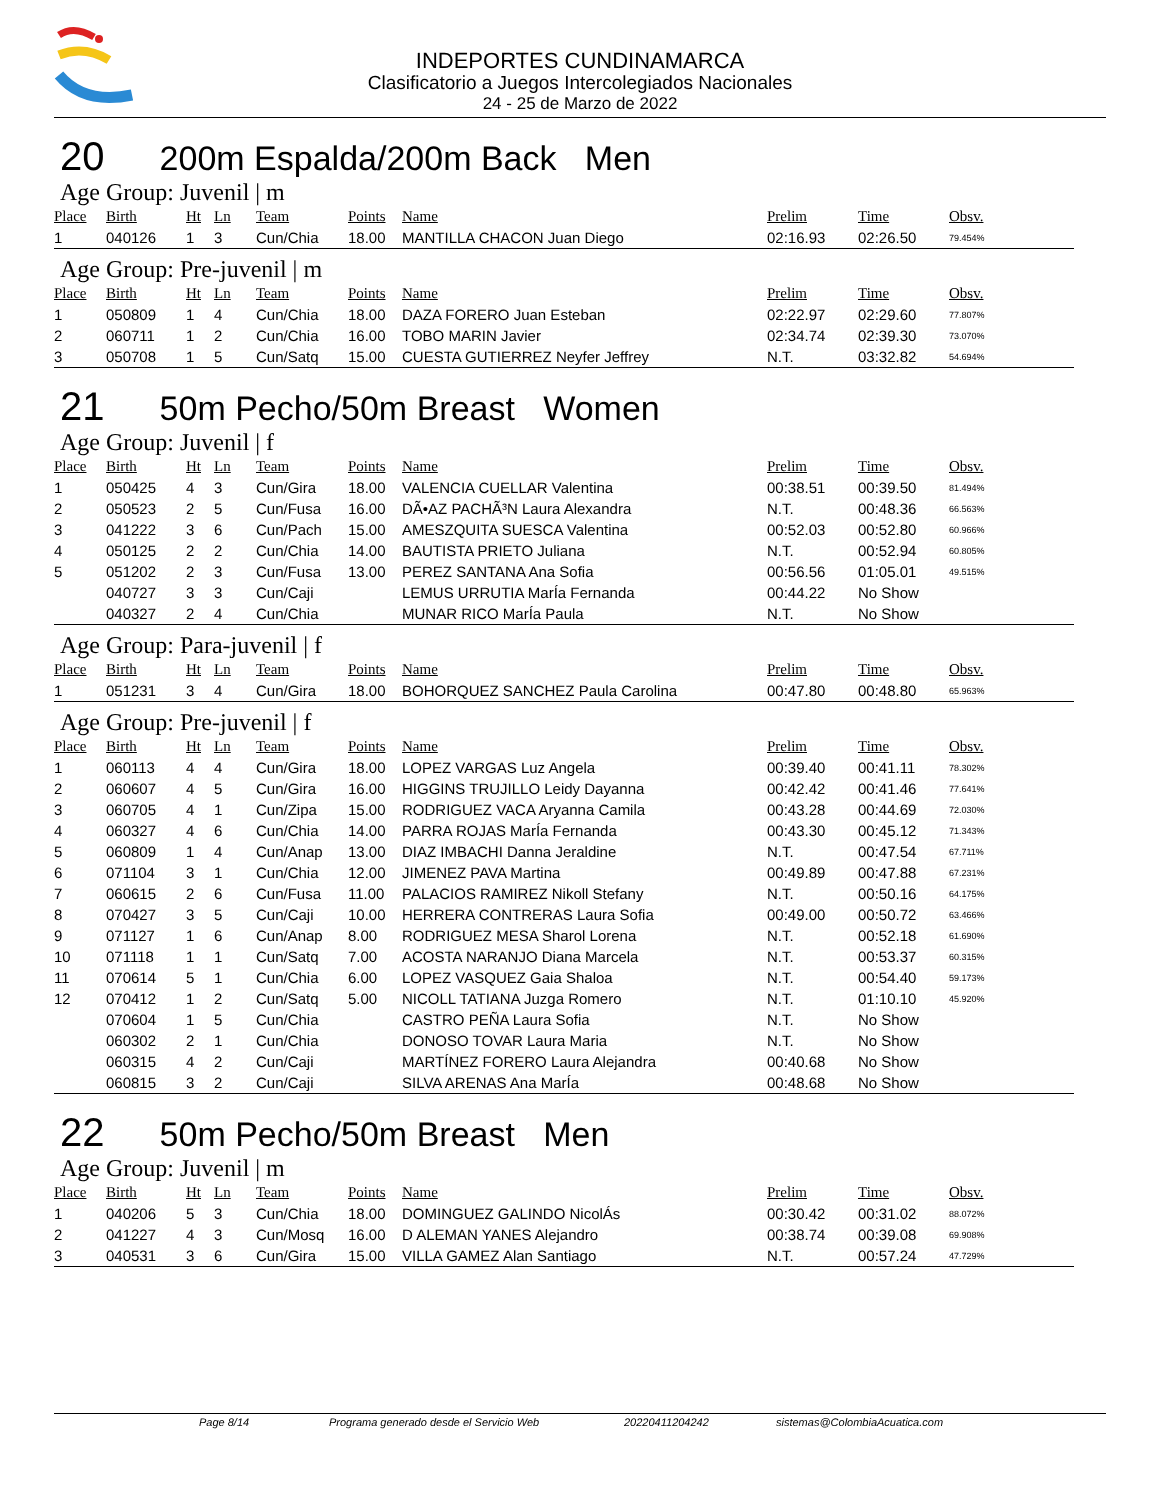INDEPORTES CUNDINAMARCA
Clasificatorio a Juegos Intercolegiados Nacionales
24 - 25 de Marzo de 2022
20 200m Espalda/200m Back Men
Age Group: Juvenil | m
| Place | Birth | Ht | Ln | Team | Points | Name | Prelim | Time | Obsv. |
| --- | --- | --- | --- | --- | --- | --- | --- | --- | --- |
| 1 | 040126 | 1 | 3 | Cun/Chia | 18.00 | MANTILLA CHACON Juan Diego | 02:16.93 | 02:26.50 | 79.454% |
Age Group: Pre-juvenil | m
| Place | Birth | Ht | Ln | Team | Points | Name | Prelim | Time | Obsv. |
| --- | --- | --- | --- | --- | --- | --- | --- | --- | --- |
| 1 | 050809 | 1 | 4 | Cun/Chia | 18.00 | DAZA FORERO Juan Esteban | 02:22.97 | 02:29.60 | 77.807% |
| 2 | 060711 | 1 | 2 | Cun/Chia | 16.00 | TOBO MARIN Javier | 02:34.74 | 02:39.30 | 73.070% |
| 3 | 050708 | 1 | 5 | Cun/Satq | 15.00 | CUESTA GUTIERREZ Neyfer Jeffrey | N.T. | 03:32.82 | 54.694% |
21 50m Pecho/50m Breast Women
Age Group: Juvenil | f
| Place | Birth | Ht | Ln | Team | Points | Name | Prelim | Time | Obsv. |
| --- | --- | --- | --- | --- | --- | --- | --- | --- | --- |
| 1 | 050425 | 4 | 3 | Cun/Gira | 18.00 | VALENCIA CUELLAR Valentina | 00:38.51 | 00:39.50 | 81.494% |
| 2 | 050523 | 2 | 5 | Cun/Fusa | 16.00 | DÃ•AZ PACHÃ³N Laura Alexandra | N.T. | 00:48.36 | 66.563% |
| 3 | 041222 | 3 | 6 | Cun/Pach | 15.00 | AMESZQUITA SUESCA Valentina | 00:52.03 | 00:52.80 | 60.966% |
| 4 | 050125 | 2 | 2 | Cun/Chia | 14.00 | BAUTISTA PRIETO Juliana | N.T. | 00:52.94 | 60.805% |
| 5 | 051202 | 2 | 3 | Cun/Fusa | 13.00 | PEREZ SANTANA Ana Sofia | 00:56.56 | 01:05.01 | 49.515% |
| | 040727 | 3 | 3 | Cun/Caji | | LEMUS URRUTIA MarÍa Fernanda | 00:44.22 | No Show | |
| | 040327 | 2 | 4 | Cun/Chia | | MUNAR RICO MarÍa Paula | N.T. | No Show | |
Age Group: Para-juvenil | f
| Place | Birth | Ht | Ln | Team | Points | Name | Prelim | Time | Obsv. |
| --- | --- | --- | --- | --- | --- | --- | --- | --- | --- |
| 1 | 051231 | 3 | 4 | Cun/Gira | 18.00 | BOHORQUEZ SANCHEZ Paula Carolina | 00:47.80 | 00:48.80 | 65.963% |
Age Group: Pre-juvenil | f
| Place | Birth | Ht | Ln | Team | Points | Name | Prelim | Time | Obsv. |
| --- | --- | --- | --- | --- | --- | --- | --- | --- | --- |
| 1 | 060113 | 4 | 4 | Cun/Gira | 18.00 | LOPEZ VARGAS Luz Angela | 00:39.40 | 00:41.11 | 78.302% |
| 2 | 060607 | 4 | 5 | Cun/Gira | 16.00 | HIGGINS TRUJILLO Leidy Dayanna | 00:42.42 | 00:41.46 | 77.641% |
| 3 | 060705 | 4 | 1 | Cun/Zipa | 15.00 | RODRIGUEZ VACA Aryanna Camila | 00:43.28 | 00:44.69 | 72.030% |
| 4 | 060327 | 4 | 6 | Cun/Chia | 14.00 | PARRA ROJAS MarÍa Fernanda | 00:43.30 | 00:45.12 | 71.343% |
| 5 | 060809 | 1 | 4 | Cun/Anap | 13.00 | DIAZ IMBACHI Danna Jeraldine | N.T. | 00:47.54 | 67.711% |
| 6 | 071104 | 3 | 1 | Cun/Chia | 12.00 | JIMENEZ PAVA Martina | 00:49.89 | 00:47.88 | 67.231% |
| 7 | 060615 | 2 | 6 | Cun/Fusa | 11.00 | PALACIOS RAMIREZ Nikoll Stefany | N.T. | 00:50.16 | 64.175% |
| 8 | 070427 | 3 | 5 | Cun/Caji | 10.00 | HERRERA CONTRERAS Laura Sofia | 00:49.00 | 00:50.72 | 63.466% |
| 9 | 071127 | 1 | 6 | Cun/Anap | 8.00 | RODRIGUEZ MESA Sharol Lorena | N.T. | 00:52.18 | 61.690% |
| 10 | 071118 | 1 | 1 | Cun/Satq | 7.00 | ACOSTA NARANJO Diana Marcela | N.T. | 00:53.37 | 60.315% |
| 11 | 070614 | 5 | 1 | Cun/Chia | 6.00 | LOPEZ VASQUEZ Gaia Shaloa | N.T. | 00:54.40 | 59.173% |
| 12 | 070412 | 1 | 2 | Cun/Satq | 5.00 | NICOLL TATIANA Juzga Romero | N.T. | 01:10.10 | 45.920% |
| | 070604 | 1 | 5 | Cun/Chia | | CASTRO PEÑA Laura Sofia | N.T. | No Show | |
| | 060302 | 2 | 1 | Cun/Chia | | DONOSO TOVAR Laura Maria | N.T. | No Show | |
| | 060315 | 4 | 2 | Cun/Caji | | MARTÍNEZ FORERO Laura Alejandra | 00:40.68 | No Show | |
| | 060815 | 3 | 2 | Cun/Caji | | SILVA ARENAS Ana MarÍa | 00:48.68 | No Show | |
22 50m Pecho/50m Breast Men
Age Group: Juvenil | m
| Place | Birth | Ht | Ln | Team | Points | Name | Prelim | Time | Obsv. |
| --- | --- | --- | --- | --- | --- | --- | --- | --- | --- |
| 1 | 040206 | 5 | 3 | Cun/Chia | 18.00 | DOMINGUEZ GALINDO NicolÁs | 00:30.42 | 00:31.02 | 88.072% |
| 2 | 041227 | 4 | 3 | Cun/Mosq | 16.00 | D ALEMAN YANES Alejandro | 00:38.74 | 00:39.08 | 69.908% |
| 3 | 040531 | 3 | 6 | Cun/Gira | 15.00 | VILLA GAMEZ Alan Santiago | N.T. | 00:57.24 | 47.729% |
Page 8/14 Programa generado desde el Servicio Web 20220411204242 sistemas@ColombiaAcuatica.com